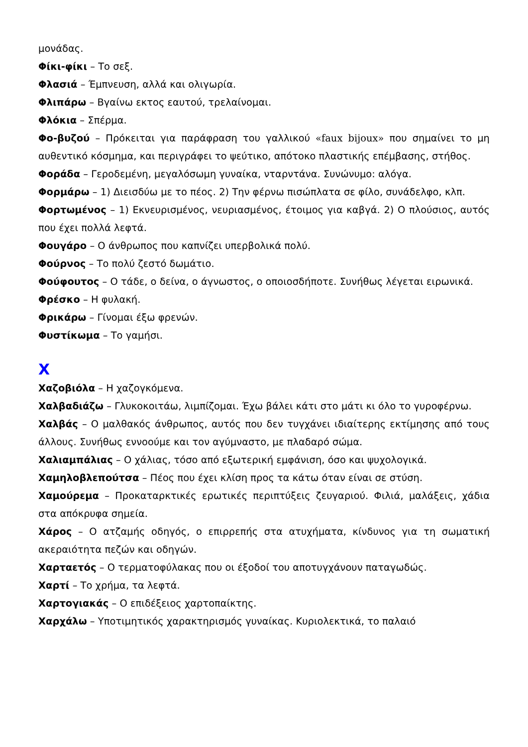μονάδας.
Φίκι-φίκι – Το σεξ.
Φλασιά – Έμπνευση, αλλά και ολιγωρία.
Φλιπάρω – Βγαίνω εκτος εαυτού, τρελαίνομαι.
Φλόκια – Σπέρμα.
Φο-βυζού – Πρόκειται για παράφραση του γαλλικού «faux bijoux» που σημαίνει το μη αυθεντικό κόσμημα, και περιγράφει το ψεύτικο, απότοκο πλαστικής επέμβασης, στήθος.
Φοράδα – Γεροδεμένη, μεγαλόσωμη γυναίκα, νταρντάνα. Συνώνυμο: αλόγα.
Φορμάρω – 1) Διεισδύω με το πέος. 2) Την φέρνω πισώπλατα σε φίλο, συνάδελφο, κλπ.
Φορτωμένος – 1) Εκνευρισμένος, νευριασμένος, έτοιμος για καβγά. 2) Ο πλούσιος, αυτός που έχει πολλά λεφτά.
Φουγάρο – Ο άνθρωπος που καπνίζει υπερβολικά πολύ.
Φούρνος – Το πολύ ζεστό δωμάτιο.
Φούφουτος – Ο τάδε, ο δείνα, ο άγνωστος, ο οποιοσδήποτε. Συνήθως λέγεται ειρωνικά.
Φρέσκο – Η φυλακή.
Φρικάρω – Γίνομαι έξω φρενών.
Φυστίκωμα – Το γαμήσι.
Χ
Χαζοβιόλα – Η χαζογκόμενα.
Χαλβαδιάζω – Γλυκοκοιτάω, λιμπίζομαι. Έχω βάλει κάτι στο μάτι κι όλο το γυροφέρνω.
Χαλβάς – Ο μαλθακός άνθρωπος, αυτός που δεν τυγχάνει ιδιαίτερης εκτίμησης από τους άλλους. Συνήθως εννοούμε και τον αγύμναστο, με πλαδαρό σώμα.
Χαλιαμπάλιας – Ο χάλιας, τόσο από εξωτερική εμφάνιση, όσο και ψυχολογικά.
Χαμηλοβλεπούτσα – Πέος που έχει κλίση προς τα κάτω όταν είναι σε στύση.
Χαμούρεμα – Προκαταρκτικές ερωτικές περιπτύξεις ζευγαριού. Φιλιά, μαλάξεις, χάδια στα απόκρυφα σημεία.
Χάρος – Ο ατζαμής οδηγός, ο επιρρεπής στα ατυχήματα, κίνδυνος για τη σωματική ακεραιότητα πεζών και οδηγών.
Χαρταετός – Ο τερματοφύλακας που οι έξοδοί του αποτυγχάνουν παταγωδώς.
Χαρτί – Το χρήμα, τα λεφτά.
Χαρτογιακάς – Ο επιδέξειος χαρτοπαίκτης.
Χαρχάλω – Υποτιμητικός χαρακτηρισμός γυναίκας. Κυριολεκτικά, το παλαιό